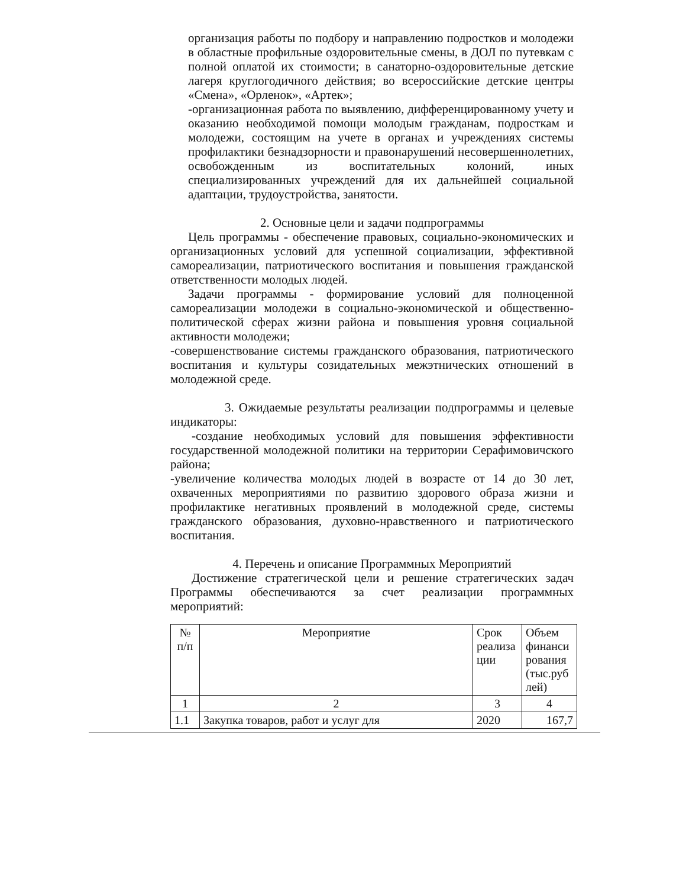организация работы по подбору и направлению подростков и молодежи в областные профильные оздоровительные смены, в ДОЛ по путевкам с полной оплатой их стоимости; в санаторно-оздоровительные детские лагеря круглогодичного действия; во всероссийские детские центры «Смена», «Орленок», «Артек»;
-организационная работа по выявлению, дифференцированному учету и оказанию необходимой помощи молодым гражданам, подросткам и молодежи, состоящим на учете в органах и учреждениях системы профилактики безнадзорности и правонарушений несовершеннолетних, освобожденным из воспитательных колоний, иных специализированных учреждений для их дальнейшей социальной адаптации, трудоустройства, занятости.
2. Основные цели и задачи подпрограммы
Цель программы - обеспечение правовых, социально-экономических и организационных условий для успешной социализации, эффективной самореализации, патриотического воспитания и повышения гражданской ответственности молодых людей.
Задачи программы - формирование условий для полноценной самореализации молодежи в социально-экономической и общественно-политической сферах жизни района и повышения уровня социальной активности молодежи;
-совершенствование системы гражданского образования, патриотического воспитания и культуры созидательных межэтнических отношений в молодежной среде.
3. Ожидаемые результаты реализации подпрограммы и целевые индикаторы:
-создание необходимых условий для повышения эффективности государственной молодежной политики на территории Серафимовичского района;
-увеличение количества молодых людей в возрасте от 14 до 30 лет, охваченных мероприятиями по развитию здорового образа жизни и профилактике негативных проявлений в молодежной среде, системы гражданского образования, духовно-нравственного и патриотического воспитания.
4. Перечень и описание Программных Мероприятий
Достижение стратегической цели и решение стратегических задач Программы обеспечиваются за счет реализации программных мероприятий:
| № п/п | Мероприятие | Срок реализа ции | Объем финанси рования (тыс.руб лей) |
| 1 | 2 | 3 | 4 |
| 1.1 | Закупка товаров, работ и услуг для | 2020 | 167,7 |